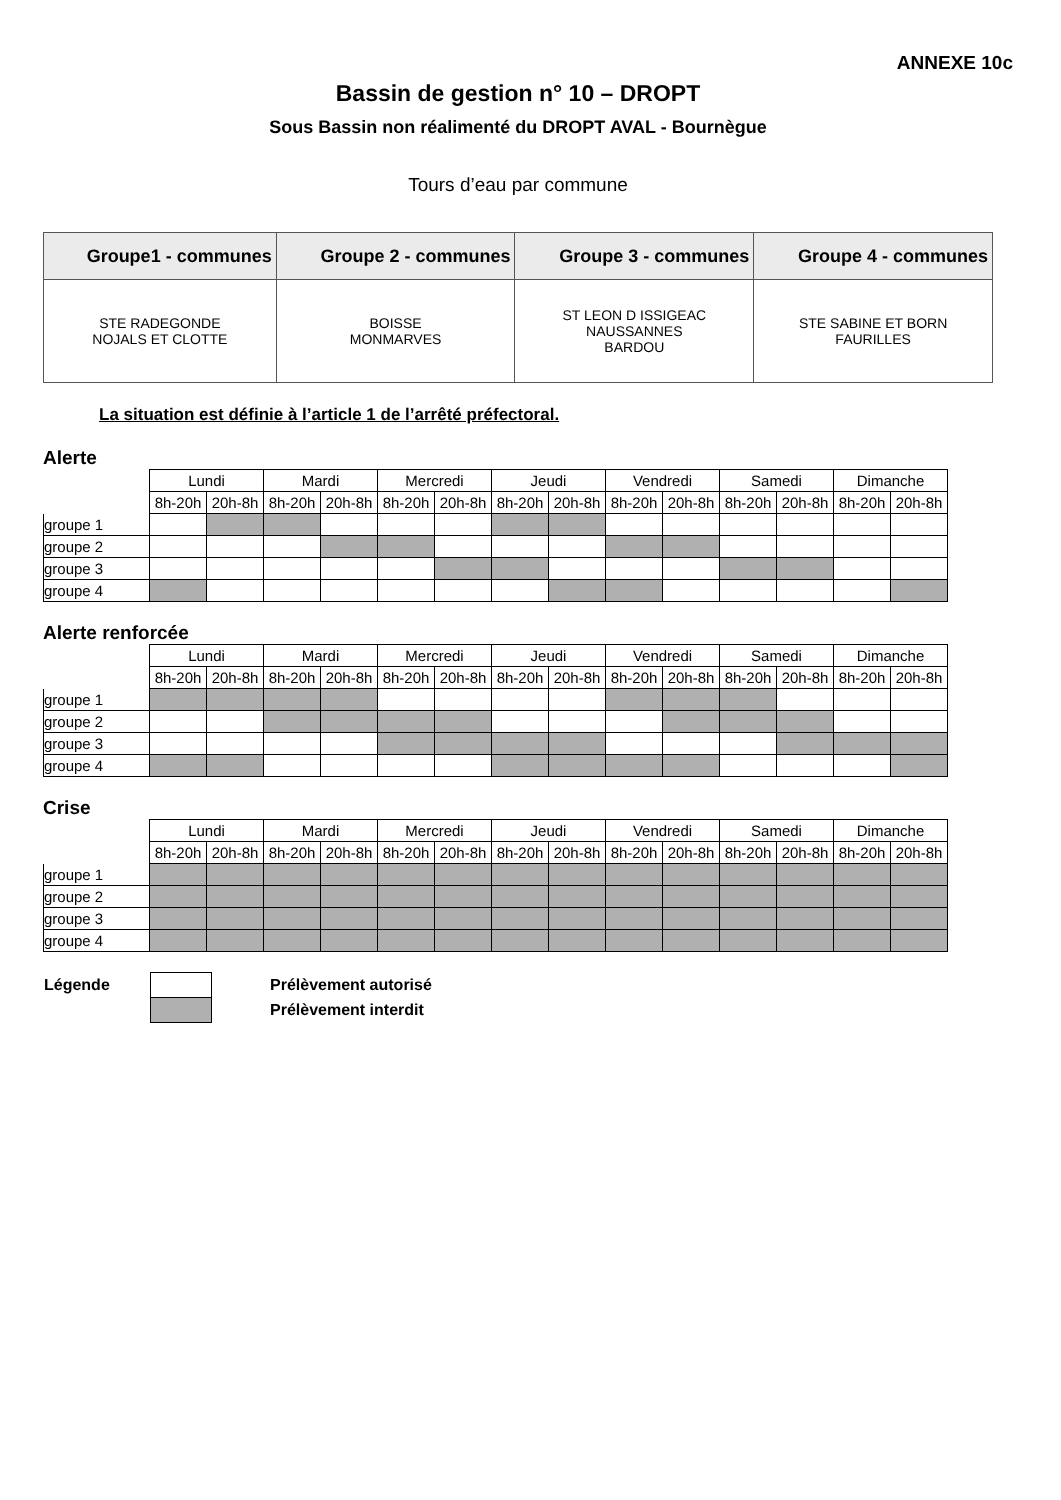ANNEXE 10c
Bassin de gestion n° 10 – DROPT
Sous Bassin non réalimenté du DROPT AVAL - Bournègue
Tours d’eau par commune
| Groupe1 - communes | Groupe 2 - communes | Groupe 3 - communes | Groupe 4 - communes |
| --- | --- | --- | --- |
| STE RADEGONDE NOJALS ET CLOTTE | BOISSE MONMARVES | ST LEON D ISSIGEAC NAUSSANNES BARDOU | STE SABINE ET BORN FAURILLES |
La situation est définie à l’article 1 de l’arrêté préfectoral.
Alerte
| | Lundi | | Mardi | | Mercredi | | Jeudi | | Vendredi | | Samedi | | Dimanche | |
| | 8h-20h | 20h-8h | 8h-20h | 20h-8h | 8h-20h | 20h-8h | 8h-20h | 20h-8h | 8h-20h | 20h-8h | 8h-20h | 20h-8h | 8h-20h | 20h-8h |
| groupe 1 | | | | | | | | | | | | | | |
| groupe 2 | | | | | | | | | | | | | | |
| groupe 3 | | | | | | | | | | | | | | |
| groupe 4 | | | | | | | | | | | | | | |
Alerte renforcée
| | Lundi | | Mardi | | Mercredi | | Jeudi | | Vendredi | | Samedi | | Dimanche | |
| | 8h-20h | 20h-8h | 8h-20h | 20h-8h | 8h-20h | 20h-8h | 8h-20h | 20h-8h | 8h-20h | 20h-8h | 8h-20h | 20h-8h | 8h-20h | 20h-8h |
| groupe 1 | | | | | | | | | | | | | | |
| groupe 2 | | | | | | | | | | | | | | |
| groupe 3 | | | | | | | | | | | | | | |
| groupe 4 | | | | | | | | | | | | | | |
Crise
| | Lundi | | Mardi | | Mercredi | | Jeudi | | Vendredi | | Samedi | | Dimanche | |
| | 8h-20h | 20h-8h | 8h-20h | 20h-8h | 8h-20h | 20h-8h | 8h-20h | 20h-8h | 8h-20h | 20h-8h | 8h-20h | 20h-8h | 8h-20h | 20h-8h |
| groupe 1 | | | | | | | | | | | | | | |
| groupe 2 | | | | | | | | | | | | | | |
| groupe 3 | | | | | | | | | | | | | | |
| groupe 4 | | | | | | | | | | | | | | |
| Légende | | Prélèvement autorisé |
| | | Prélèvement interdit |